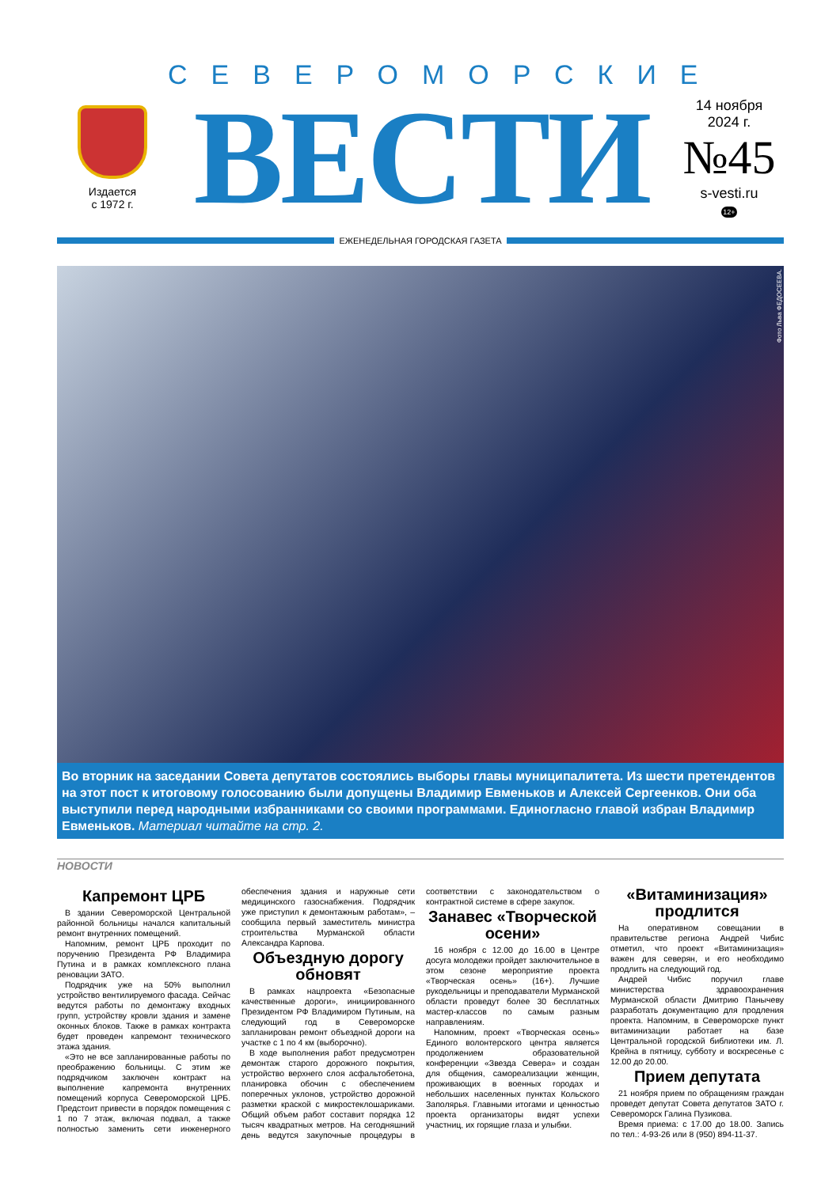СЕВЕРОМОРСКИЕ
Издается
с 1972 г.
ВЕСТИ
14 ноября
2024 г.
№45
s-vesti.ru
12+
ЕЖЕНЕДЕЛЬНАЯ ГОРОДСКАЯ ГАЗЕТА
Фото Льва ФЕДОСЕЕВА.
Во вторник на заседании Совета депутатов состоялись выборы главы муниципалитета. Из шести претендентов на этот пост к итоговому голосованию были допущены Владимир Евменьков и Алексей Сергеенков. Они оба выступили перед народными избранниками со своими программами. Единогласно главой избран Владимир Евменьков. Материал читайте на стр. 2.
НОВОСТИ
Капремонт ЦРБ
В здании Североморской Центральной районной больницы начался капитальный ремонт внутренних помещений.
Напомним, ремонт ЦРБ проходит по поручению Президента РФ Владимира Путина и в рамках комплексного плана реновации ЗАТО.
Подрядчик уже на 50% выполнил устройство вентилируемого фасада. Сейчас ведутся работы по демонтажу входных групп, устройству кровли здания и замене оконных блоков. Также в рамках контракта будет проведен капремонт технического этажа здания.
«Это не все запланированные работы по преображению больницы. С этим же подрядчиком заключен контракт на выполнение капремонта внутренних помещений корпуса Североморской ЦРБ. Предстоит привести в порядок помещения с 1 по 7 этаж, включая подвал, а также полностью заменить сети инженерного обеспечения здания и наружные сети медицинского газоснабжения. Подрядчик уже приступил к демонтажным работам», – сообщила первый заместитель министра строительства Мурманской области Александра Карпова.
Объездную дорогу обновят
В рамках нацпроекта «Безопасные качественные дороги», инициированного Президентом РФ Владимиром Путиным, на следующий год в Североморске запланирован ремонт объездной дороги на участке с 1 по 4 км (выборочно).
В ходе выполнения работ предусмотрен демонтаж старого дорожного покрытия, устройство верхнего слоя асфальтобетона, планировка обочин с обеспечением поперечных уклонов, устройство дорожной разметки краской с микростеклошариками. Общий объем работ составит порядка 12 тысяч квадратных метров. На сегодняшний день ведутся закупочные процедуры в соответствии с законодательством о контрактной системе в сфере закупок.
Занавес «Творческой осени»
16 ноября с 12.00 до 16.00 в Центре досуга молодежи пройдет заключительное в этом сезоне мероприятие проекта «Творческая осень» (16+). Лучшие рукодельницы и преподаватели Мурманской области проведут более 30 бесплатных мастер-классов по самым разным направлениям.
Напомним, проект «Творческая осень» Единого волонтерского центра является продолжением образовательной конференции «Звезда Севера» и создан для общения, самореализации женщин, проживающих в военных городах и небольших населенных пунктах Кольского Заполярья. Главными итогами и ценностью проекта организаторы видят успехи участниц, их горящие глаза и улыбки.
«Витаминизация» продлится
На оперативном совещании в правительстве региона Андрей Чибис отметил, что проект «Витаминизация» важен для северян, и его необходимо продлить на следующий год.
Андрей Чибис поручил главе министерства здравоохранения Мурманской области Дмитрию Панычеву разработать документацию для продления проекта. Напомним, в Североморске пункт витаминизации работает на базе Центральной городской библиотеки им. Л. Крейна в пятницу, субботу и воскресенье с 12.00 до 20.00.
Прием депутата
21 ноября прием по обращениям граждан проведет депутат Совета депутатов ЗАТО г. Североморск Галина Пузикова.
Время приема: с 17.00 до 18.00. Запись по тел.: 4-93-26 или 8 (950) 894-11-37.